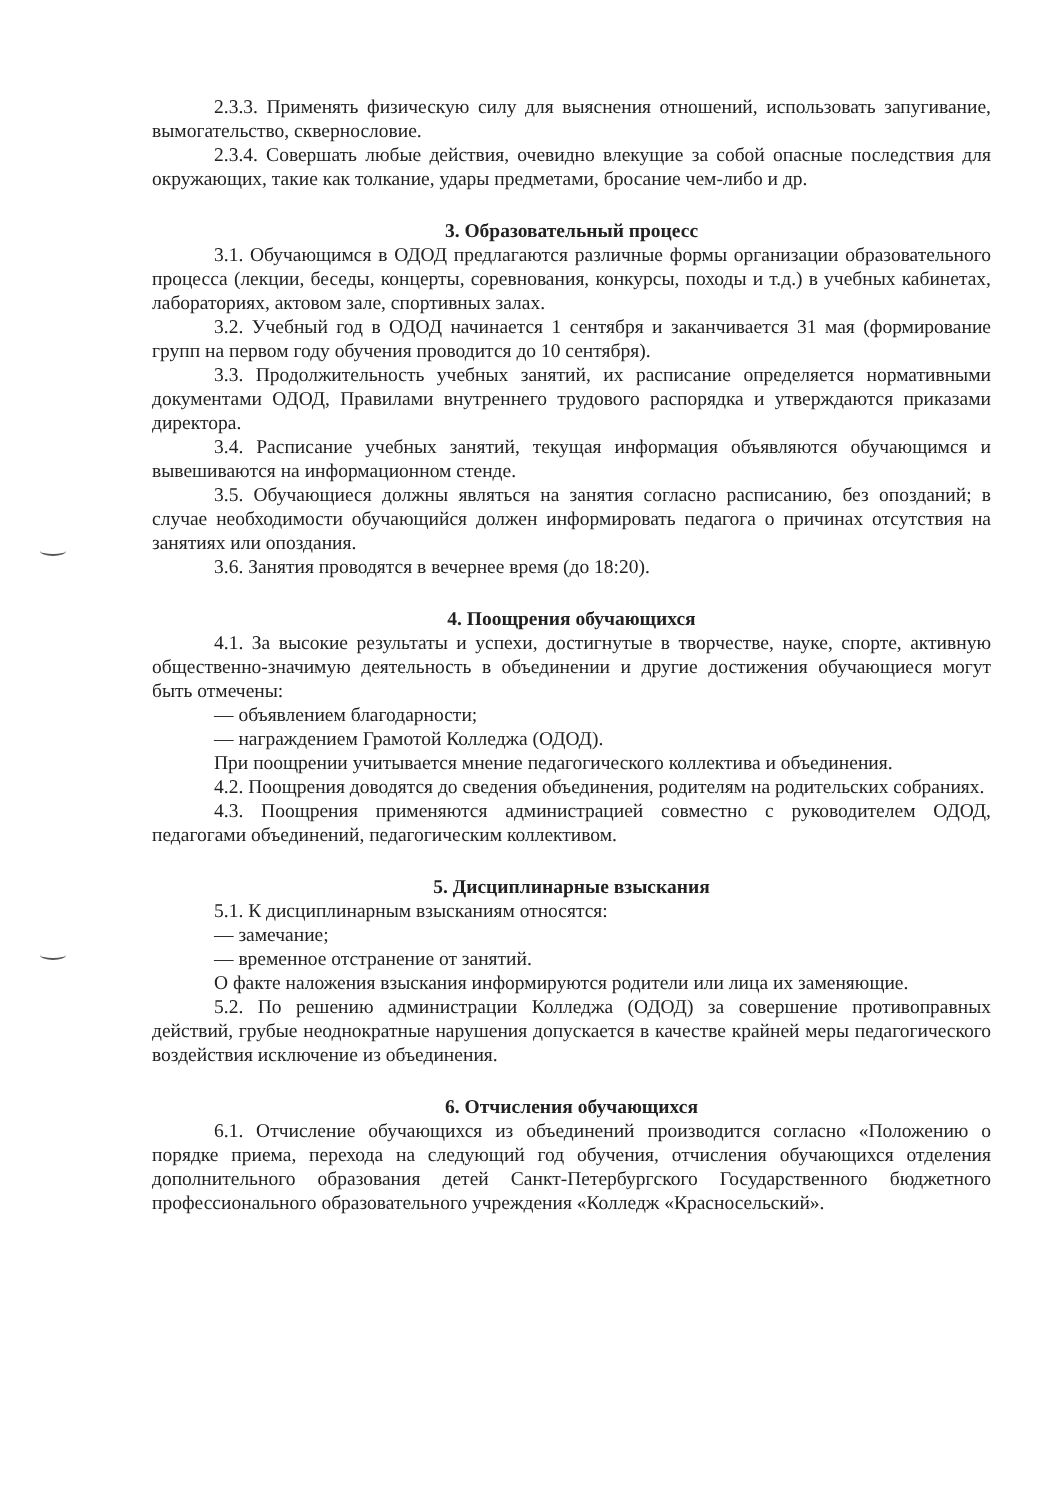2.3.3. Применять физическую силу для выяснения отношений, использовать запугивание, вымогательство, сквернословие.
2.3.4. Совершать любые действия, очевидно влекущие за собой опасные последствия для окружающих, такие как толкание, удары предметами, бросание чем-либо и др.
3. Образовательный процесс
3.1. Обучающимся в ОДОД предлагаются различные формы организации образовательного процесса (лекции, беседы, концерты, соревнования, конкурсы, походы и т.д.) в учебных кабинетах, лабораториях, актовом зале, спортивных залах.
3.2. Учебный год в ОДОД начинается 1 сентября и заканчивается 31 мая (формирование групп на первом году обучения проводится до 10 сентября).
3.3. Продолжительность учебных занятий, их расписание определяется нормативными документами ОДОД, Правилами внутреннего трудового распорядка и утверждаются приказами директора.
3.4. Расписание учебных занятий, текущая информация объявляются обучающимся и вывешиваются на информационном стенде.
3.5. Обучающиеся должны являться на занятия согласно расписанию, без опозданий; в случае необходимости обучающийся должен информировать педагога о причинах отсутствия на занятиях или опоздания.
3.6. Занятия проводятся в вечернее время (до 18:20).
4. Поощрения обучающихся
4.1. За высокие результаты и успехи, достигнутые в творчестве, науке, спорте, активную общественно-значимую деятельность в объединении и другие достижения обучающиеся могут быть отмечены:
— объявлением благодарности;
— награждением Грамотой Колледжа (ОДОД).
При поощрении учитывается мнение педагогического коллектива и объединения.
4.2. Поощрения доводятся до сведения объединения, родителям на родительских собраниях.
4.3. Поощрения применяются администрацией совместно с руководителем ОДОД, педагогами объединений, педагогическим коллективом.
5. Дисциплинарные взыскания
5.1. К дисциплинарным взысканиям относятся:
— замечание;
— временное отстранение от занятий.
О факте наложения взыскания информируются родители или лица их заменяющие.
5.2. По решению администрации Колледжа (ОДОД) за совершение противоправных действий, грубые неоднократные нарушения допускается в качестве крайней меры педагогического воздействия исключение из объединения.
6. Отчисления обучающихся
6.1. Отчисление обучающихся из объединений производится согласно «Положению о порядке приема, перехода на следующий год обучения, отчисления обучающихся отделения дополнительного образования детей Санкт-Петербургского Государственного бюджетного профессионального образовательного учреждения «Колледж «Красносельский».